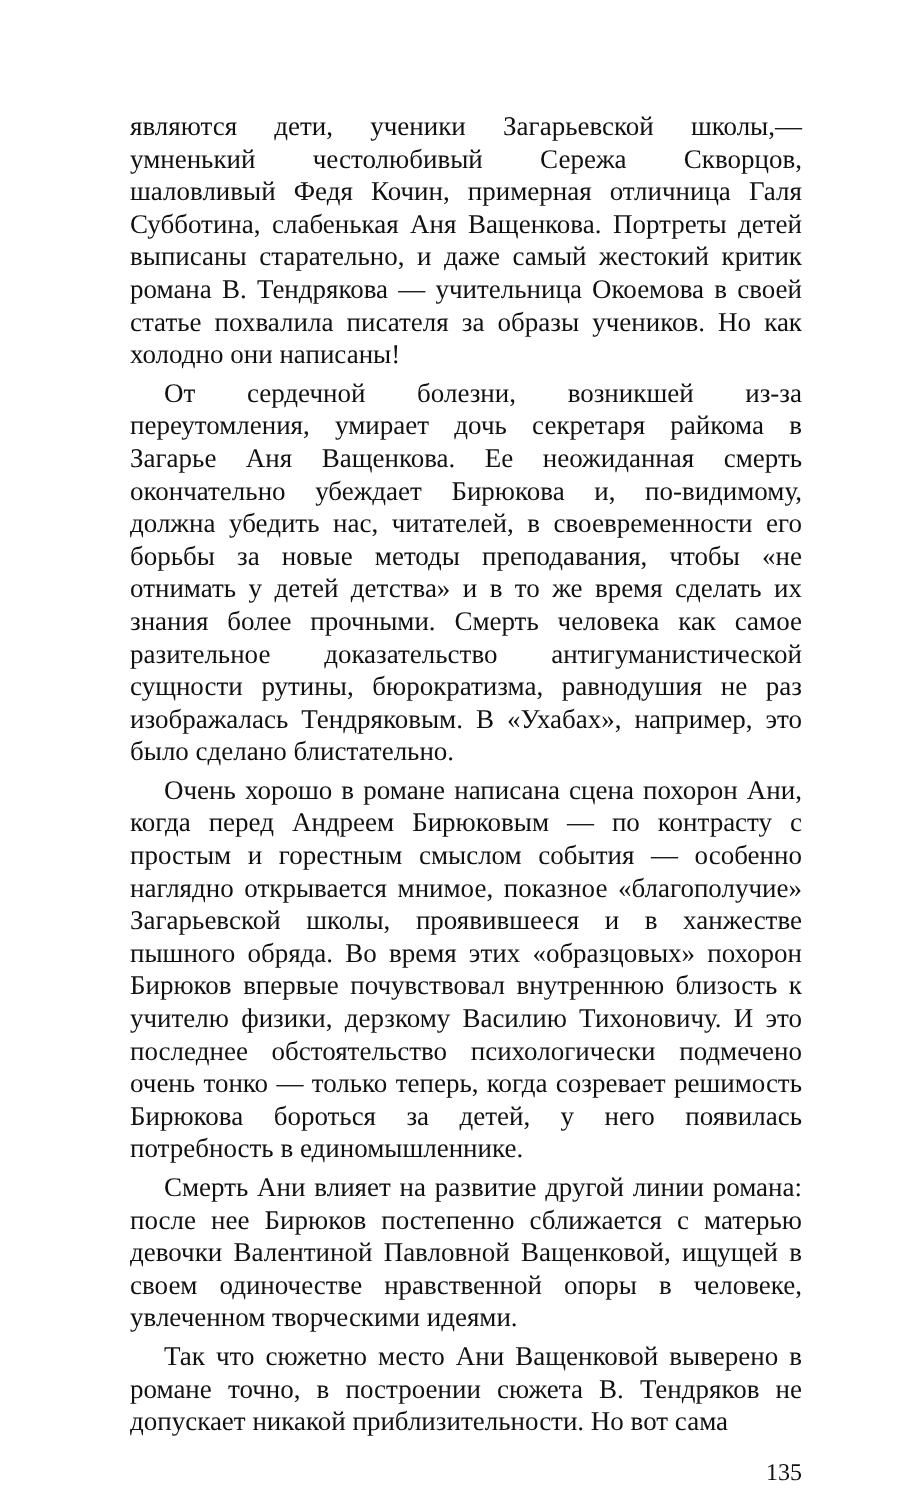являются дети, ученики Загарьевской школы,— умненький честолюбивый Сережа Скворцов, шаловливый Федя Кочин, примерная отличница Галя Субботина, слабенькая Аня Ващенкова. Портреты детей выписаны старательно, и даже самый жестокий критик романа В. Тендрякова — учительница Окоемова в своей статье похвалила писателя за образы учеников. Но как холодно они написаны!
От сердечной болезни, возникшей из-за переутомления, умирает дочь секретаря райкома в Загарье Аня Ващенкова. Ее неожиданная смерть окончательно убеждает Бирюкова и, по-видимому, должна убедить нас, читателей, в своевременности его борьбы за новые методы преподавания, чтобы «не отнимать у детей детства» и в то же время сделать их знания более прочными. Смерть человека как самое разительное доказательство антигуманистической сущности рутины, бюрократизма, равнодушия не раз изображалась Тендряковым. В «Ухабах», например, это было сделано блистательно.
Очень хорошо в романе написана сцена похорон Ани, когда перед Андреем Бирюковым — по контрасту с простым и горестным смыслом события — особенно наглядно открывается мнимое, показное «благополучие» Загарьевской школы, проявившееся и в ханжестве пышного обряда. Во время этих «образцовых» похорон Бирюков впервые почувствовал внутреннюю близость к учителю физики, дерзкому Василию Тихоновичу. И это последнее обстоятельство психологически подмечено очень тонко — только теперь, когда созревает решимость Бирюкова бороться за детей, у него появилась потребность в единомышленнике.
Смерть Ани влияет на развитие другой линии романа: после нее Бирюков постепенно сближается с матерью девочки Валентиной Павловной Ващенковой, ищущей в своем одиночестве нравственной опоры в человеке, увлеченном творческими идеями.
Так что сюжетно место Ани Ващенковой выверено в романе точно, в построении сюжета В. Тендряков не допускает никакой приблизительности. Но вот сама
135